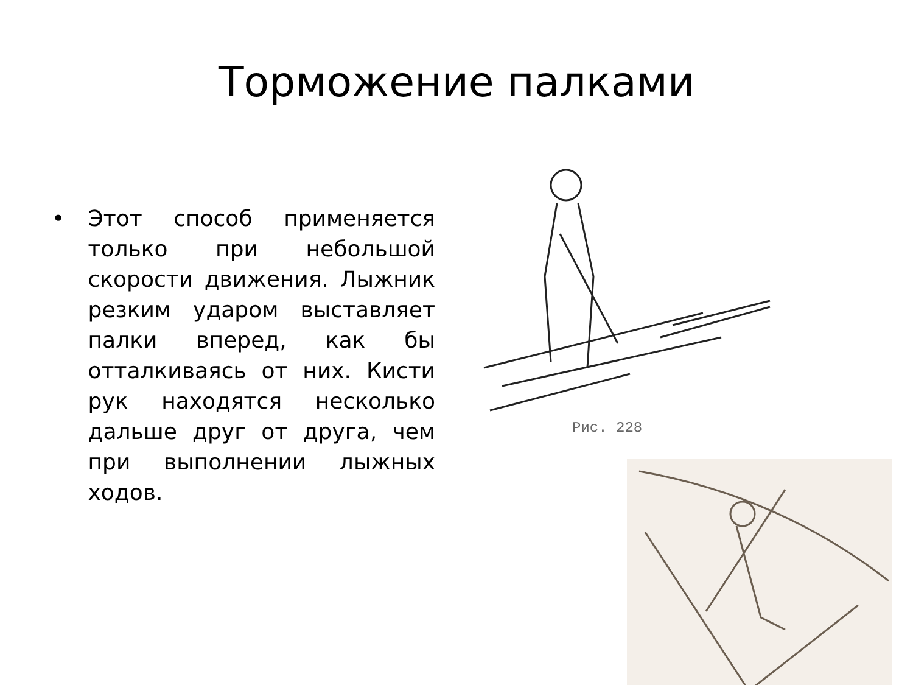Торможение палками
• Этот способ применяется только при небольшой скорости движения. Лыжник резким ударом выставляет палки вперед, как бы отталкиваясь от них. Кисти рук находятся несколько дальше друг от друга, чем при выполнении лыжных ходов.
Рис. 228